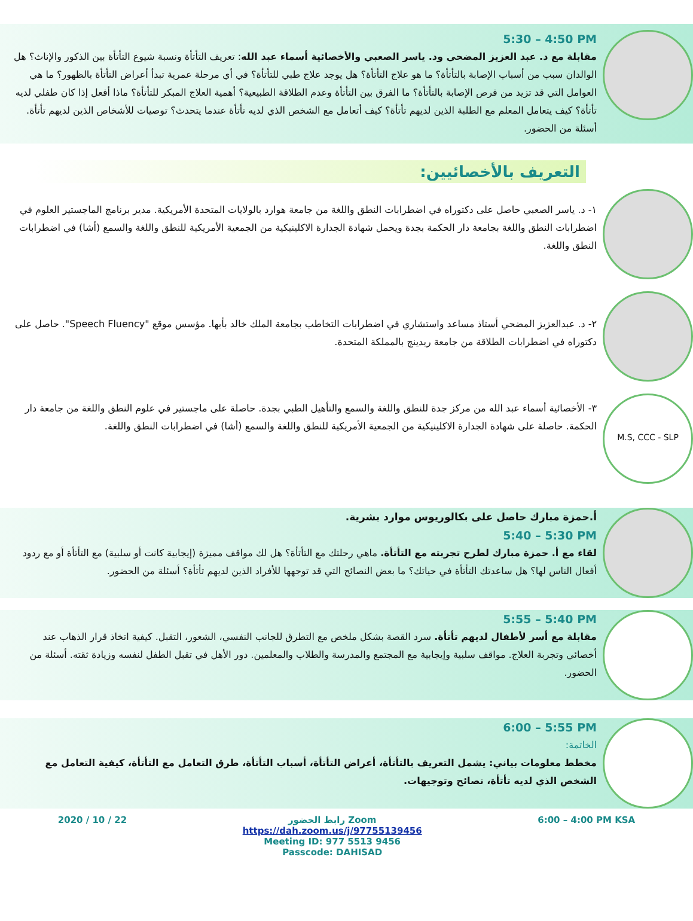5:30 – 4:50 PM
مقابلة مع د. عبد العزيز المضحي ود. ياسر الصعبي والأخصائية أسماء عبد الله: تعريف التأتأة ونسبة شيوع التأتأة بين الذكور والإناث؟ هل الوالدان سبب من أسباب الإصابة بالتأتأة؟ ما هو علاج التأتأة؟ هل يوجد علاج طبي للتأتأة؟ في أي مرحلة عمرية تبدأ أعراض التأتأة بالظهور؟ ما هي العوامل التي قد تزيد من فرص الإصابة بالتأتأة؟ ما الفرق بين التأتأة وعدم الطلاقة الطبيعية؟ أهمية العلاج المبكر للتأتأة؟ ماذا أفعل إذا كان طفلي لديه تأتأة؟ كيف يتعامل المعلم مع الطلبة الذين لديهم تأتأة؟ كيف أتعامل مع الشخص الذي لديه تأتأة عندما يتحدث؟ توصيات للأشخاص الذين لديهم تأتأة. أسئلة من الحضور.
التعريف بالأخصائيين:
١- د. ياسر الصعبي حاصل على دكتوراه في اضطرابات النطق واللغة من جامعة هوارد بالولايات المتحدة الأمريكية. مدير برنامج الماجستير العلوم في اضطرابات النطق واللغة بجامعة دار الحكمة بجدة ويحمل شهادة الجدارة الاكلينيكية من الجمعية الأمريكية للنطق واللغة والسمع (أشا) في اضطرابات النطق واللغة.
٢- د. عبدالعزيز المضحي أستاذ مساعد واستشاري في اضطرابات التخاطب بجامعة الملك خالد بأبها. مؤسس موقع "Speech Fluency". حاصل على دكتوراه في اضطرابات الطلاقة من جامعة ريدينج بالمملكة المتحدة.
M.S, CCC - SLP
٣- الأخصائية أسماء عبد الله من مركز جدة للنطق واللغة والسمع والتأهيل الطبي بجدة. حاصلة على ماجستير في علوم النطق واللغة من جامعة دار الحكمة. حاصلة على شهادة الجدارة الاكلينيكية من الجمعية الأمريكية للنطق واللغة والسمع (أشا) في اضطرابات النطق واللغة.
أ.حمزة مبارك حاصل على بكالوريوس موارد بشرية.
5:40 – 5:30 PM
لقاء مع أ. حمزة مبارك لطرح تجربته مع التأتأة. ماهي رحلتك مع التأتأة؟ هل لك مواقف مميزة (إيجابية كانت أو سلبية) مع التأتأة أو مع ردود أفعال الناس لها؟ هل ساعدتك التأتأة في حياتك؟ ما بعض النصائح التي قد توجهها للأفراد الذين لديهم تأتأة؟ أسئلة من الحضور.
5:55 – 5:40 PM
مقابلة مع أسر لأطفال لديهم تأتأة. سرد القصة بشكل ملخص مع التطرق للجانب النفسي، الشعور، التقبل. كيفية اتخاذ قرار الذهاب عند أخصائي وتجربة العلاج. مواقف سلبية وإيجابية مع المجتمع والمدرسة والطلاب والمعلمين. دور الأهل في تقبل الطفل لنفسه وزيادة ثقته. أسئلة من الحضور.
6:00 – 5:55 PM
الخاتمة:
مخطط معلومات بياني: يشمل التعريف بالتأتأة، أعراض التأتأة، أسباب التأتأة، طرق التعامل مع التأتأة، كيفية التعامل مع الشخص الذي لديه تأتأة، نصائح وتوجيهات.
2020 / 10 / 22 رابط الحضور Zoom
https://dah.zoom.us/j/97755139456
Meeting ID: 977 5513 9456
Passcode: DAHISAD
6:00 – 4:00 PM KSA